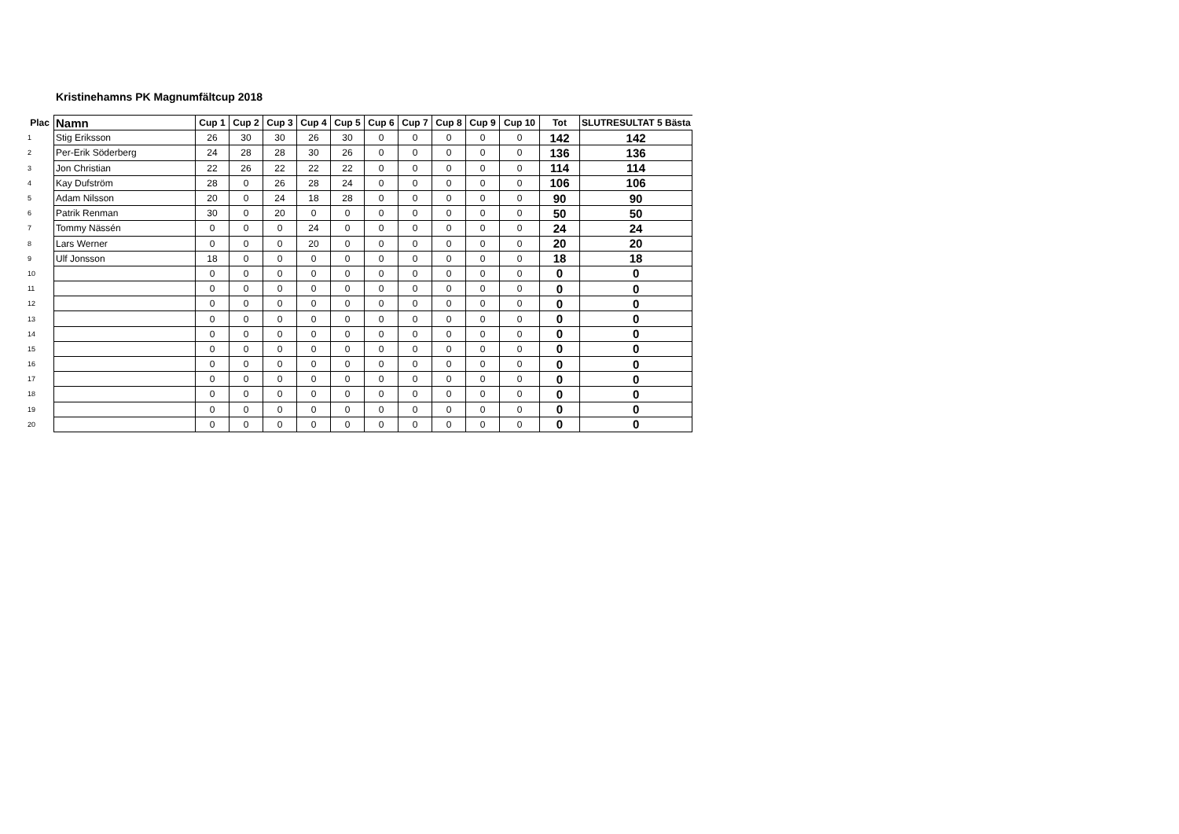Kristinehamns PK Magnumfältcup 2018
| Plac | Namn | Cup 1 | Cup 2 | Cup 3 | Cup 4 | Cup 5 | Cup 6 | Cup 7 | Cup 8 | Cup 9 | Cup 10 | Tot | SLUTRESULTAT 5 Bästa |
| --- | --- | --- | --- | --- | --- | --- | --- | --- | --- | --- | --- | --- | --- |
| 1 | Stig Eriksson | 26 | 30 | 30 | 26 | 30 | 0 | 0 | 0 | 0 | 0 | 142 | 142 |
| 2 | Per-Erik Söderberg | 24 | 28 | 28 | 30 | 26 | 0 | 0 | 0 | 0 | 0 | 136 | 136 |
| 3 | Jon Christian | 22 | 26 | 22 | 22 | 22 | 0 | 0 | 0 | 0 | 0 | 114 | 114 |
| 4 | Kay Dufström | 28 | 0 | 26 | 28 | 24 | 0 | 0 | 0 | 0 | 0 | 106 | 106 |
| 5 | Adam Nilsson | 20 | 0 | 24 | 18 | 28 | 0 | 0 | 0 | 0 | 0 | 90 | 90 |
| 6 | Patrik Renman | 30 | 0 | 20 | 0 | 0 | 0 | 0 | 0 | 0 | 0 | 50 | 50 |
| 7 | Tommy Nässén | 0 | 0 | 0 | 24 | 0 | 0 | 0 | 0 | 0 | 0 | 24 | 24 |
| 8 | Lars Werner | 0 | 0 | 0 | 20 | 0 | 0 | 0 | 0 | 0 | 0 | 20 | 20 |
| 9 | Ulf Jonsson | 18 | 0 | 0 | 0 | 0 | 0 | 0 | 0 | 0 | 0 | 18 | 18 |
| 10 | | 0 | 0 | 0 | 0 | 0 | 0 | 0 | 0 | 0 | 0 | 0 | 0 |
| 11 | | 0 | 0 | 0 | 0 | 0 | 0 | 0 | 0 | 0 | 0 | 0 | 0 |
| 12 | | 0 | 0 | 0 | 0 | 0 | 0 | 0 | 0 | 0 | 0 | 0 | 0 |
| 13 | | 0 | 0 | 0 | 0 | 0 | 0 | 0 | 0 | 0 | 0 | 0 | 0 |
| 14 | | 0 | 0 | 0 | 0 | 0 | 0 | 0 | 0 | 0 | 0 | 0 | 0 |
| 15 | | 0 | 0 | 0 | 0 | 0 | 0 | 0 | 0 | 0 | 0 | 0 | 0 |
| 16 | | 0 | 0 | 0 | 0 | 0 | 0 | 0 | 0 | 0 | 0 | 0 | 0 |
| 17 | | 0 | 0 | 0 | 0 | 0 | 0 | 0 | 0 | 0 | 0 | 0 | 0 |
| 18 | | 0 | 0 | 0 | 0 | 0 | 0 | 0 | 0 | 0 | 0 | 0 | 0 |
| 19 | | 0 | 0 | 0 | 0 | 0 | 0 | 0 | 0 | 0 | 0 | 0 | 0 |
| 20 | | 0 | 0 | 0 | 0 | 0 | 0 | 0 | 0 | 0 | 0 | 0 | 0 |